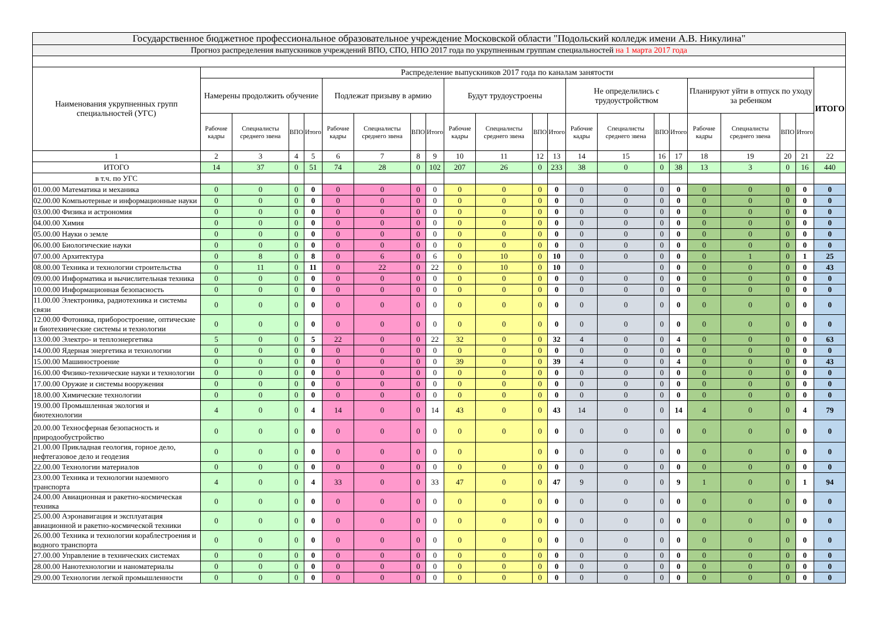| Государственное бюджетное профессиональное образовательное учреждение Московской области "Подольский колледж имени А.В. Никулина" | | | | | | | | | | | | | | | | | | | | | |
| Прогноз распределения выпускников учреждений ВПО, СПО, НПО 2017 года по укрупненным группам специальностей на 1 марта 2017 года | | | | | | | | | | | | | | | | | | | | | |
| Наименования укрупненных групп специальностей (УГС) | Распределение выпускников 2017 года по каналам занятости | | | | | | | | | | | | | | | | | | | | ИТОГО |
| | Намерены продолжить обучение | | | | Подлежат призыву в армию | | | | Будут трудоустроены | | | | Не определились с трудоустройством | | | | Планируют уйти в отпуск по уходу за ребенком | | | | |
| | Рабочие кадры | Специалисты среднего звена | ВПО | Итого | Рабочие кадры | Специалисты среднего звена | ВПО | Итого | Рабочие кадры | Специалисты среднего звена | ВПО | Итого | Рабочие кадры | Специалисты среднего звена | ВПО | Итого | Рабочие кадры | Специалисты среднего звена | ВПО | Итого | |
| 1 | 2 | 3 | 4 | 5 | 6 | 7 | 8 | 9 | 10 | 11 | 12 | 13 | 14 | 15 | 16 | 17 | 18 | 19 | 20 | 21 | 22 |
| ИТОГО | 14 | 37 | 0 | 51 | 74 | 28 | 0 | 102 | 207 | 26 | 0 | 233 | 38 | 0 | 0 | 38 | 13 | 3 | 0 | 16 | 440 |
| в т.ч. по УГС | | | | | | | | | | | | | | | | | | | | | |
| 01.00.00 Математика и механика | 0 | 0 | 0 | 0 | 0 | 0 | 0 | 0 | 0 | 0 | 0 | 0 | 0 | 0 | 0 | 0 | 0 | 0 | 0 | 0 | 0 |
| 02.00.00 Компьютерные и информационные науки | 0 | 0 | 0 | 0 | 0 | 0 | 0 | 0 | 0 | 0 | 0 | 0 | 0 | 0 | 0 | 0 | 0 | 0 | 0 | 0 | 0 |
| 03.00.00 Физика и астрономия | 0 | 0 | 0 | 0 | 0 | 0 | 0 | 0 | 0 | 0 | 0 | 0 | 0 | 0 | 0 | 0 | 0 | 0 | 0 | 0 | 0 |
| 04.00.00 Химия | 0 | 0 | 0 | 0 | 0 | 0 | 0 | 0 | 0 | 0 | 0 | 0 | 0 | 0 | 0 | 0 | 0 | 0 | 0 | 0 | 0 |
| 05.00.00 Науки о земле | 0 | 0 | 0 | 0 | 0 | 0 | 0 | 0 | 0 | 0 | 0 | 0 | 0 | 0 | 0 | 0 | 0 | 0 | 0 | 0 | 0 |
| 06.00.00 Биологические науки | 0 | 0 | 0 | 0 | 0 | 0 | 0 | 0 | 0 | 0 | 0 | 0 | 0 | 0 | 0 | 0 | 0 | 0 | 0 | 0 | 0 |
| 07.00.00 Архитектура | 0 | 8 | 0 | 8 | 0 | 6 | 0 | 6 | 0 | 10 | 0 | 10 | 0 | 0 | 0 | 0 | 0 | 1 | 0 | 1 | 25 |
| 08.00.00 Техника и технологии строительства | 0 | 11 | 0 | 11 | 0 | 22 | 0 | 22 | 0 | 10 | 0 | 10 | 0 | | 0 | 0 | 0 | 0 | 0 | 0 | 43 |
| 09.00.00 Информатика и вычислительная техника | 0 | 0 | 0 | 0 | 0 | 0 | 0 | 0 | 0 | 0 | 0 | 0 | 0 | 0 | 0 | 0 | 0 | 0 | 0 | 0 | 0 |
| 10.00.00 Информационная безопасность | 0 | 0 | 0 | 0 | 0 | 0 | 0 | 0 | 0 | 0 | 0 | 0 | 0 | 0 | 0 | 0 | 0 | 0 | 0 | 0 | 0 |
| 11.00.00 Электроника, радиотехника и системы связи | 0 | 0 | 0 | 0 | 0 | 0 | 0 | 0 | 0 | 0 | 0 | 0 | 0 | 0 | 0 | 0 | 0 | 0 | 0 | 0 | 0 |
| 12.00.00 Фотоника, приборостроение, оптические и биотехнические системы и технологии | 0 | 0 | 0 | 0 | 0 | 0 | 0 | 0 | 0 | 0 | 0 | 0 | 0 | 0 | 0 | 0 | 0 | 0 | 0 | 0 | 0 |
| 13.00.00 Электро- и теплоэнергетика | 5 | 0 | 0 | 5 | 22 | 0 | 0 | 22 | 32 | 0 | 0 | 32 | 4 | 0 | 0 | 4 | 0 | 0 | 0 | 0 | 63 |
| 14.00.00 Ядерная энергетика и технологии | 0 | 0 | 0 | 0 | 0 | 0 | 0 | 0 | 0 | 0 | 0 | 0 | 0 | 0 | 0 | 0 | 0 | 0 | 0 | 0 | 0 |
| 15.00.00 Машиностроение | 0 | 0 | 0 | 0 | 0 | 0 | 0 | 0 | 39 | 0 | 0 | 39 | 4 | 0 | 0 | 4 | 0 | 0 | 0 | 0 | 43 |
| 16.00.00 Физико-технические науки и технологии | 0 | 0 | 0 | 0 | 0 | 0 | 0 | 0 | 0 | 0 | 0 | 0 | 0 | 0 | 0 | 0 | 0 | 0 | 0 | 0 | 0 |
| 17.00.00 Оружие и системы вооружения | 0 | 0 | 0 | 0 | 0 | 0 | 0 | 0 | 0 | 0 | 0 | 0 | 0 | 0 | 0 | 0 | 0 | 0 | 0 | 0 | 0 |
| 18.00.00 Химические технологии | 0 | 0 | 0 | 0 | 0 | 0 | 0 | 0 | 0 | 0 | 0 | 0 | 0 | 0 | 0 | 0 | 0 | 0 | 0 | 0 | 0 |
| 19.00.00 Промышленная экология и биотехнологии | 4 | 0 | 0 | 4 | 14 | 0 | 0 | 14 | 43 | 0 | 0 | 43 | 14 | 0 | 0 | 14 | 4 | 0 | 0 | 4 | 79 |
| 20.00.00 Техносферная безопасность и природообустройство | 0 | 0 | 0 | 0 | 0 | 0 | 0 | 0 | 0 | 0 | 0 | 0 | 0 | 0 | 0 | 0 | 0 | 0 | 0 | 0 | 0 |
| 21.00.00 Прикладная геология, горное дело, нефтегазовое дело и геодезия | 0 | 0 | 0 | 0 | 0 | 0 | 0 | 0 | 0 | | 0 | 0 | 0 | 0 | 0 | 0 | 0 | 0 | 0 | 0 | 0 |
| 22.00.00 Технологии материалов | 0 | 0 | 0 | 0 | 0 | 0 | 0 | 0 | 0 | 0 | 0 | 0 | 0 | 0 | 0 | 0 | 0 | 0 | 0 | 0 | 0 |
| 23.00.00 Техника и технологии наземного транспорта | 4 | 0 | 0 | 4 | 33 | 0 | 0 | 33 | 47 | 0 | 0 | 47 | 9 | 0 | 0 | 9 | 1 | 0 | 0 | 1 | 94 |
| 24.00.00 Авиационная и ракетно-космическая техника | 0 | 0 | 0 | 0 | 0 | 0 | 0 | 0 | 0 | 0 | 0 | 0 | 0 | 0 | 0 | 0 | 0 | 0 | 0 | 0 | 0 |
| 25.00.00 Аэронавигация и эксплуатация авиационной и ракетно-космической техники | 0 | 0 | 0 | 0 | 0 | 0 | 0 | 0 | 0 | 0 | 0 | 0 | 0 | 0 | 0 | 0 | 0 | 0 | 0 | 0 | 0 |
| 26.00.00 Техника и технологии кораблестроения и водного транспорта | 0 | 0 | 0 | 0 | 0 | 0 | 0 | 0 | 0 | 0 | 0 | 0 | 0 | 0 | 0 | 0 | 0 | 0 | 0 | 0 | 0 |
| 27.00.00 Управление в технических системах | 0 | 0 | 0 | 0 | 0 | 0 | 0 | 0 | 0 | 0 | 0 | 0 | 0 | 0 | 0 | 0 | 0 | 0 | 0 | 0 | 0 |
| 28.00.00 Нанотехнологии и наноматериалы | 0 | 0 | 0 | 0 | 0 | 0 | 0 | 0 | 0 | 0 | 0 | 0 | 0 | 0 | 0 | 0 | 0 | 0 | 0 | 0 | 0 |
| 29.00.00 Технологии легкой промышленности | 0 | 0 | 0 | 0 | 0 | 0 | 0 | 0 | 0 | 0 | 0 | 0 | 0 | 0 | 0 | 0 | 0 | 0 | 0 | 0 | 0 |